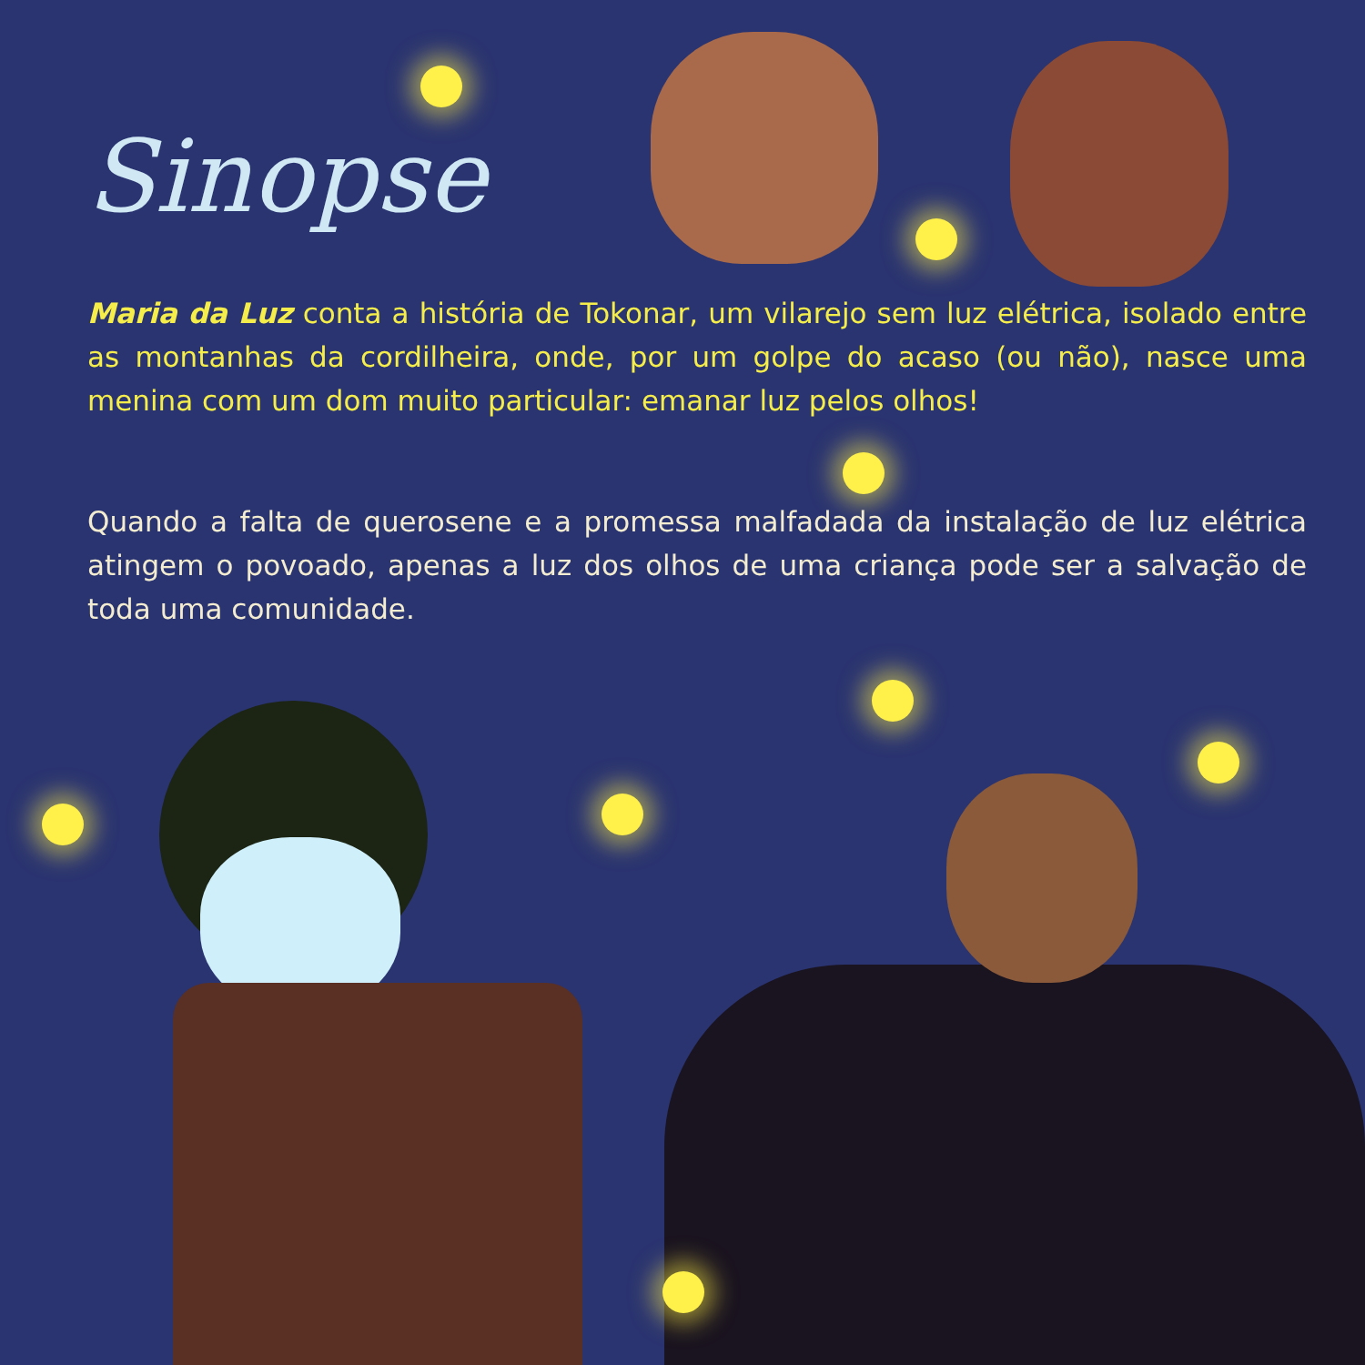Sinopse
Maria da Luz conta a história de Tokonar, um vilarejo sem luz elétrica, isolado entre as montanhas da cordilheira, onde, por um golpe do acaso (ou não), nasce uma menina com um dom muito particular: emanar luz pelos olhos!
Quando a falta de querosene e a promessa malfadada da instalação de luz elétrica atingem o povoado, apenas a luz dos olhos de uma criança pode ser a salvação de toda uma comunidade.